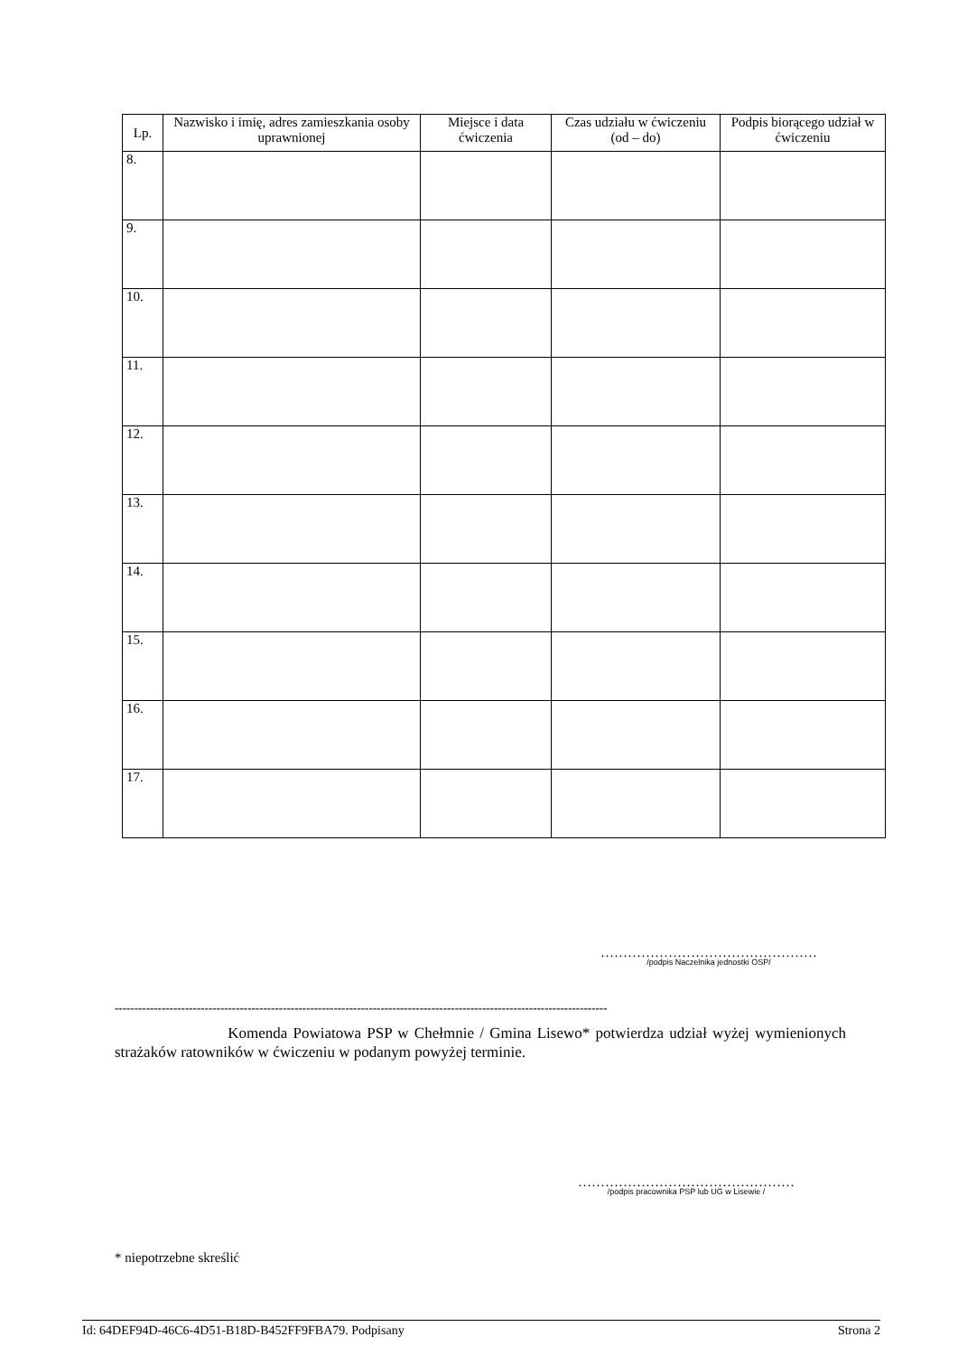| Lp. | Nazwisko i imię, adres zamieszkania osoby uprawnionej | Miejsce i data ćwiczenia | Czas udziału w ćwiczeniu (od – do) | Podpis biorącego udział w ćwiczeniu |
| --- | --- | --- | --- | --- |
| 8. | | | | |
| 9. | | | | |
| 10. | | | | |
| 11. | | | | |
| 12. | | | | |
| 13. | | | | |
| 14. | | | | |
| 15. | | | | |
| 16. | | | | |
| 17. | | | | |
…………………………………………
/podpis Naczelnika jednostki OSP/
------------------------------------------------------------------------------------------------------------------------------
Komenda Powiatowa PSP w Chełmnie / Gmina Lisewo* potwierdza udział wyżej wymienionych strażaków ratowników w ćwiczeniu w podanym powyżej terminie.
…………………………………………
/podpis pracownika PSP lub UG w Lisewie /
* niepotrzebne skreślić
Id: 64DEF94D-46C6-4D51-B18D-B452FF9FBA79. Podpisany Strona 2